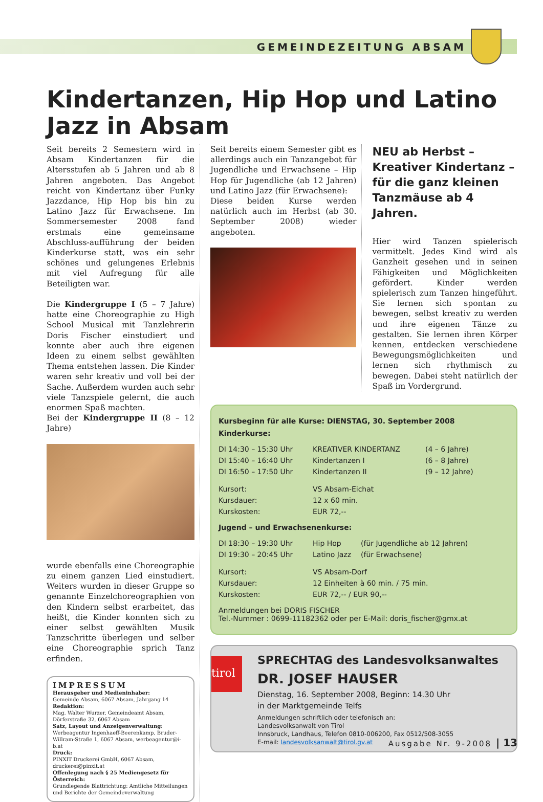GEMEINDEZEITUNG ABSAM
Kindertanzen, Hip Hop und Latino Jazz in Absam
Seit bereits 2 Semestern wird in Absam Kindertanzen für die Altersstufen ab 5 Jahren und ab 8 Jahren angeboten. Das Angebot reicht von Kindertanz über Funky Jazzdance, Hip Hop bis hin zu Latino Jazz für Erwachsene. Im Sommersemester 2008 fand erstmals eine gemeinsame Abschluss-aufführung der beiden Kinderkurse statt, was ein sehr schönes und gelungenes Erlebnis mit viel Aufregung für alle Beteiligten war.
Die Kindergruppe I (5 – 7 Jahre) hatte eine Choreographie zu High School Musical mit Tanzlehrerin Doris Fischer einstudiert und konnte aber auch ihre eigenen Ideen zu einem selbst gewählten Thema entstehen lassen. Die Kinder waren sehr kreativ und voll bei der Sache. Außerdem wurden auch sehr viele Tanzspiele gelernt, die auch enormen Spaß machten.
Bei der Kindergruppe II (8 – 12 Jahre)
wurde ebenfalls eine Choreographie zu einem ganzen Lied einstudiert. Weiters wurden in dieser Gruppe so genannte Einzelchoreographien von den Kindern selbst erarbeitet, das heißt, die Kinder konnten sich zu einer selbst gewählten Musik Tanzschritte überlegen und selber eine Choreographie sprich Tanz erfinden.
IMPRESSUM
Herausgeber und Medieninhaber:
Gemeinde Absam, 6067 Absam, Jahrgang 14
Redaktion:
Mag. Walter Wurzer, Gemeindeamt Absam, Dörferstraße 32, 6067 Absam
Satz, Layout und Anzeigenverwaltung:
Werbeagentur Ingenhaeff-Beerenkamp, Bruder-Willram-Straße 1, 6067 Absam, werbeagentur@i-b.at
Druck:
PINXIT Druckerei GmbH, 6067 Absam, druckerei@pinxit.at
Offenlegung nach § 25 Mediengesetz für Österreich:
Grundlegende Blattrichtung: Amtliche Mitteilungen und Berichte der Gemeindeverwaltung
Seit bereits einem Semester gibt es allerdings auch ein Tanzangebot für Jugendliche und Erwachsene – Hip Hop für Jugendliche (ab 12 Jahren) und Latino Jazz (für Erwachsene):
Diese beiden Kurse werden natürlich auch im Herbst (ab 30. September 2008) wieder angeboten.
NEU ab Herbst – Kreativer Kindertanz – für die ganz kleinen Tanzmäuse ab 4 Jahren.
Hier wird Tanzen spielerisch vermittelt. Jedes Kind wird als Ganzheit gesehen und in seinen Fähigkeiten und Möglichkeiten gefördert. Kinder werden spielerisch zum Tanzen hingeführt. Sie lernen sich spontan zu bewegen, selbst kreativ zu werden und ihre eigenen Tänze zu gestalten. Sie lernen ihren Körper kennen, entdecken verschiedene Bewegungsmöglichkeiten und lernen sich rhythmisch zu bewegen. Dabei steht natürlich der Spaß im Vordergrund.
Kursbeginn für alle Kurse: DIENSTAG, 30. September 2008
Kinderkurse:
| DI 14:30 – 15:30 Uhr | KREATIVER KINDERTANZ | (4 – 6 Jahre) |
| DI 15:40 – 16:40 Uhr | Kindertanzen I | (6 – 8 Jahre) |
| DI 16:50 – 17:50 Uhr | Kindertanzen II | (9 – 12 Jahre) |
| Kursort: | VS Absam-Eichat |
| Kursdauer: | 12 x 60 min. |
| Kurskosten: | EUR 72,-- |
Jugend – und Erwachsenenkurse:
| DI 18:30 – 19:30 Uhr | Hip Hop | (für Jugendliche ab 12 Jahren) |
| DI 19:30 – 20:45 Uhr | Latino Jazz | (für Erwachsene) |
| Kursort: | VS Absam-Dorf |
| Kursdauer: | 12 Einheiten à 60 min. / 75 min. |
| Kurskosten: | EUR 72,-- / EUR 90,-- |
Anmeldungen bei DORIS FISCHER
Tel.-Nummer : 0699-11182362 oder per E-Mail: doris_fischer@gmx.at
tirol
SPRECHTAG des Landesvolksanwaltes
DR. JOSEF HAUSER
Dienstag, 16. September 2008, Beginn: 14.30 Uhr
in der Marktgemeinde Telfs
Anmeldungen schriftlich oder telefonisch an:
Landesvolksanwalt von Tirol
Innsbruck, Landhaus, Telefon 0810-006200, Fax 0512/508-3055
E-mail: landesvolksanwalt@tirol.gv.at
Ausgabe Nr. 9-2008 | 13